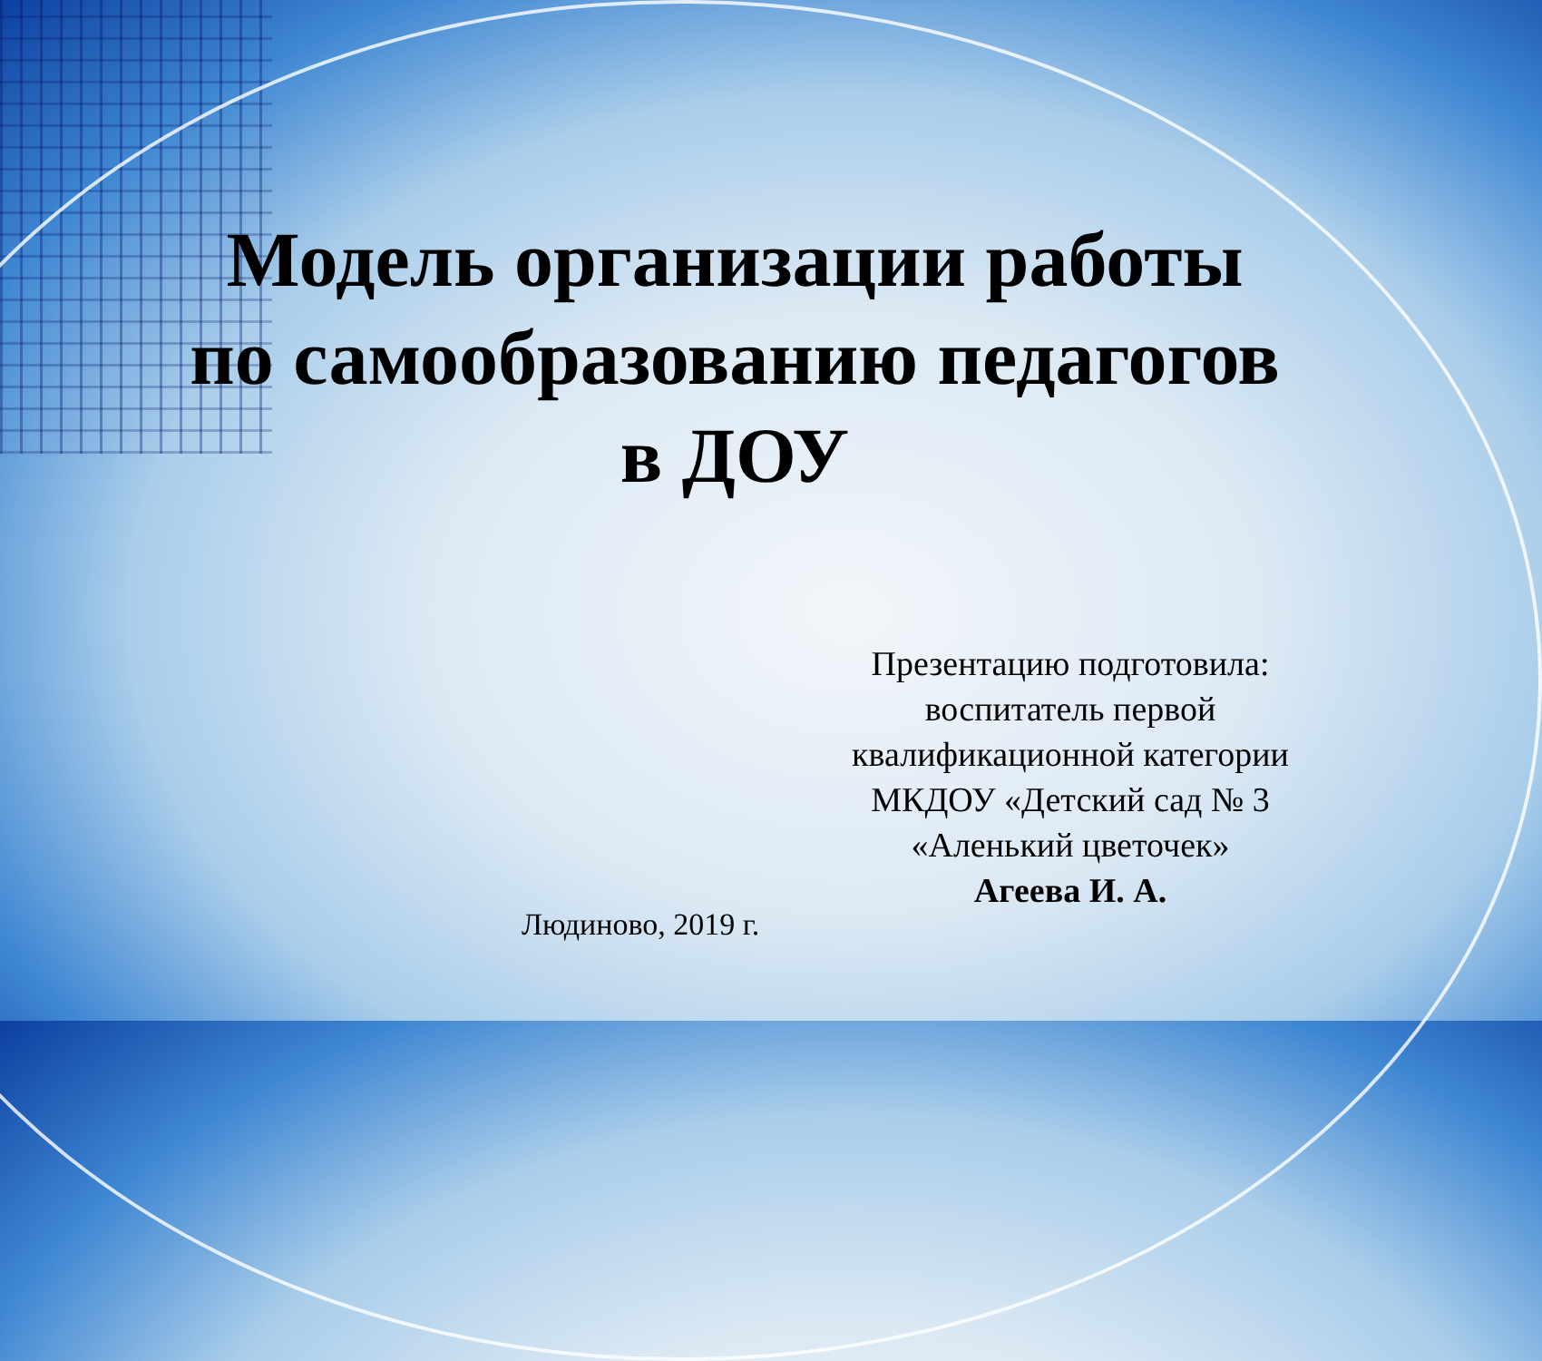Модель организации работы по самообразованию педагогов в ДОУ
Презентацию подготовила:
воспитатель первой
квалификационной категории
МКДОУ «Детский сад № 3
«Аленький цветочек»
Агеева И. А.
Людиново, 2019 г.